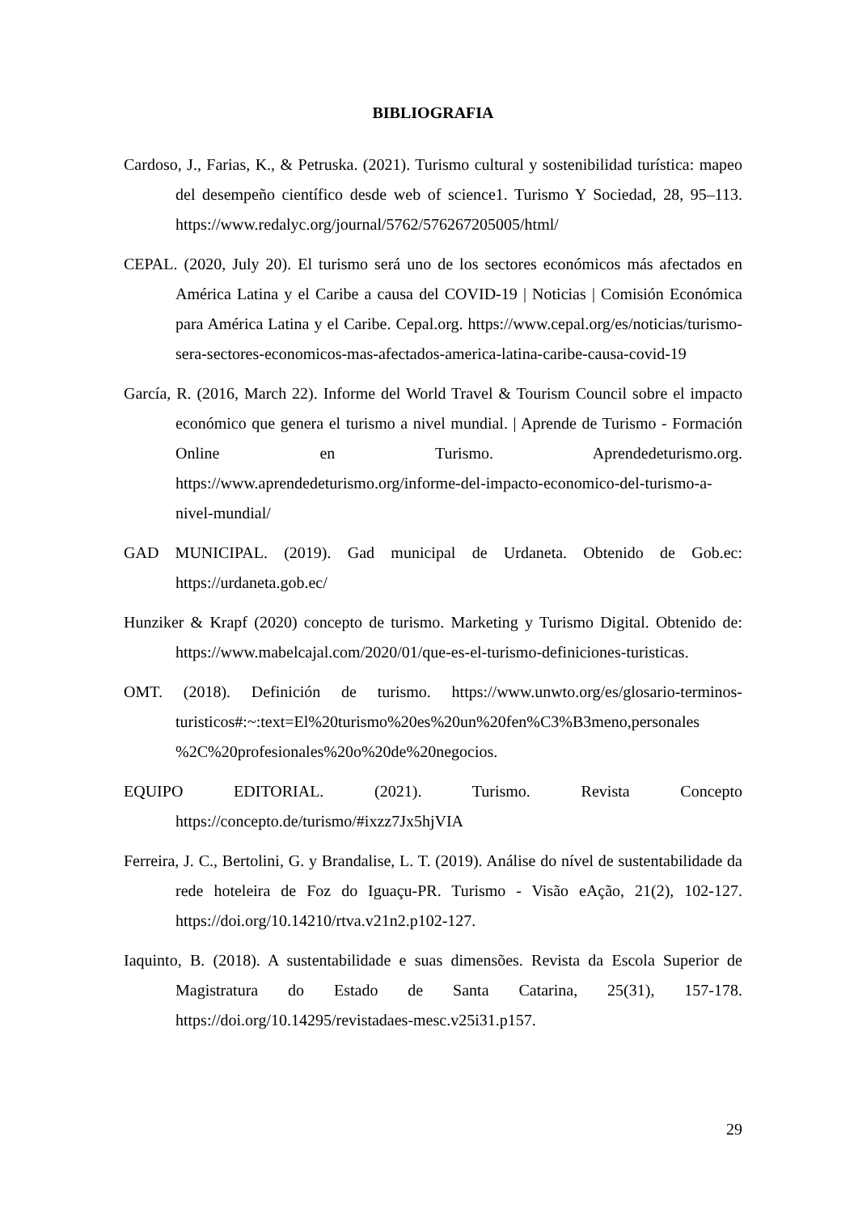BIBLIOGRAFIA
Cardoso, J., Farias, K., & Petruska. (2021). Turismo cultural y sostenibilidad turística: mapeo del desempeño científico desde web of science1. Turismo Y Sociedad, 28, 95–113. https://www.redalyc.org/journal/5762/576267205005/html/
CEPAL. (2020, July 20). El turismo será uno de los sectores económicos más afectados en América Latina y el Caribe a causa del COVID-19 | Noticias | Comisión Económica para América Latina y el Caribe. Cepal.org. https://www.cepal.org/es/noticias/turismo-sera-sectores-economicos-mas-afectados-america-latina-caribe-causa-covid-19
García, R. (2016, March 22). Informe del World Travel & Tourism Council sobre el impacto económico que genera el turismo a nivel mundial. | Aprende de Turismo - Formación Online en Turismo. Aprendedeturismo.org. https://www.aprendedeturismo.org/informe-del-impacto-economico-del-turismo-a-nivel-mundial/
GAD MUNICIPAL. (2019). Gad municipal de Urdaneta. Obtenido de Gob.ec: https://urdaneta.gob.ec/
Hunziker & Krapf (2020) concepto de turismo. Marketing y Turismo Digital. Obtenido de: https://www.mabelcajal.com/2020/01/que-es-el-turismo-definiciones-turisticas.
OMT. (2018). Definición de turismo. https://www.unwto.org/es/glosario-terminos-turisticos#:~:text=El%20turismo%20es%20un%20fen%C3%B3meno,personales %2C%20profesionales%20o%20de%20negocios.
EQUIPO EDITORIAL. (2021). Turismo. Revista Concepto https://concepto.de/turismo/#ixzz7Jx5hjVIA
Ferreira, J. C., Bertolini, G. y Brandalise, L. T. (2019). Análise do nível de sustentabilidade da rede hoteleira de Foz do Iguaçu-PR. Turismo - Visão eAção, 21(2), 102-127. https://doi.org/10.14210/rtva.v21n2.p102-127.
Iaquinto, B. (2018). A sustentabilidade e suas dimensões. Revista da Escola Superior de Magistratura do Estado de Santa Catarina, 25(31), 157-178. https://doi.org/10.14295/revistadaes-mesc.v25i31.p157.
29